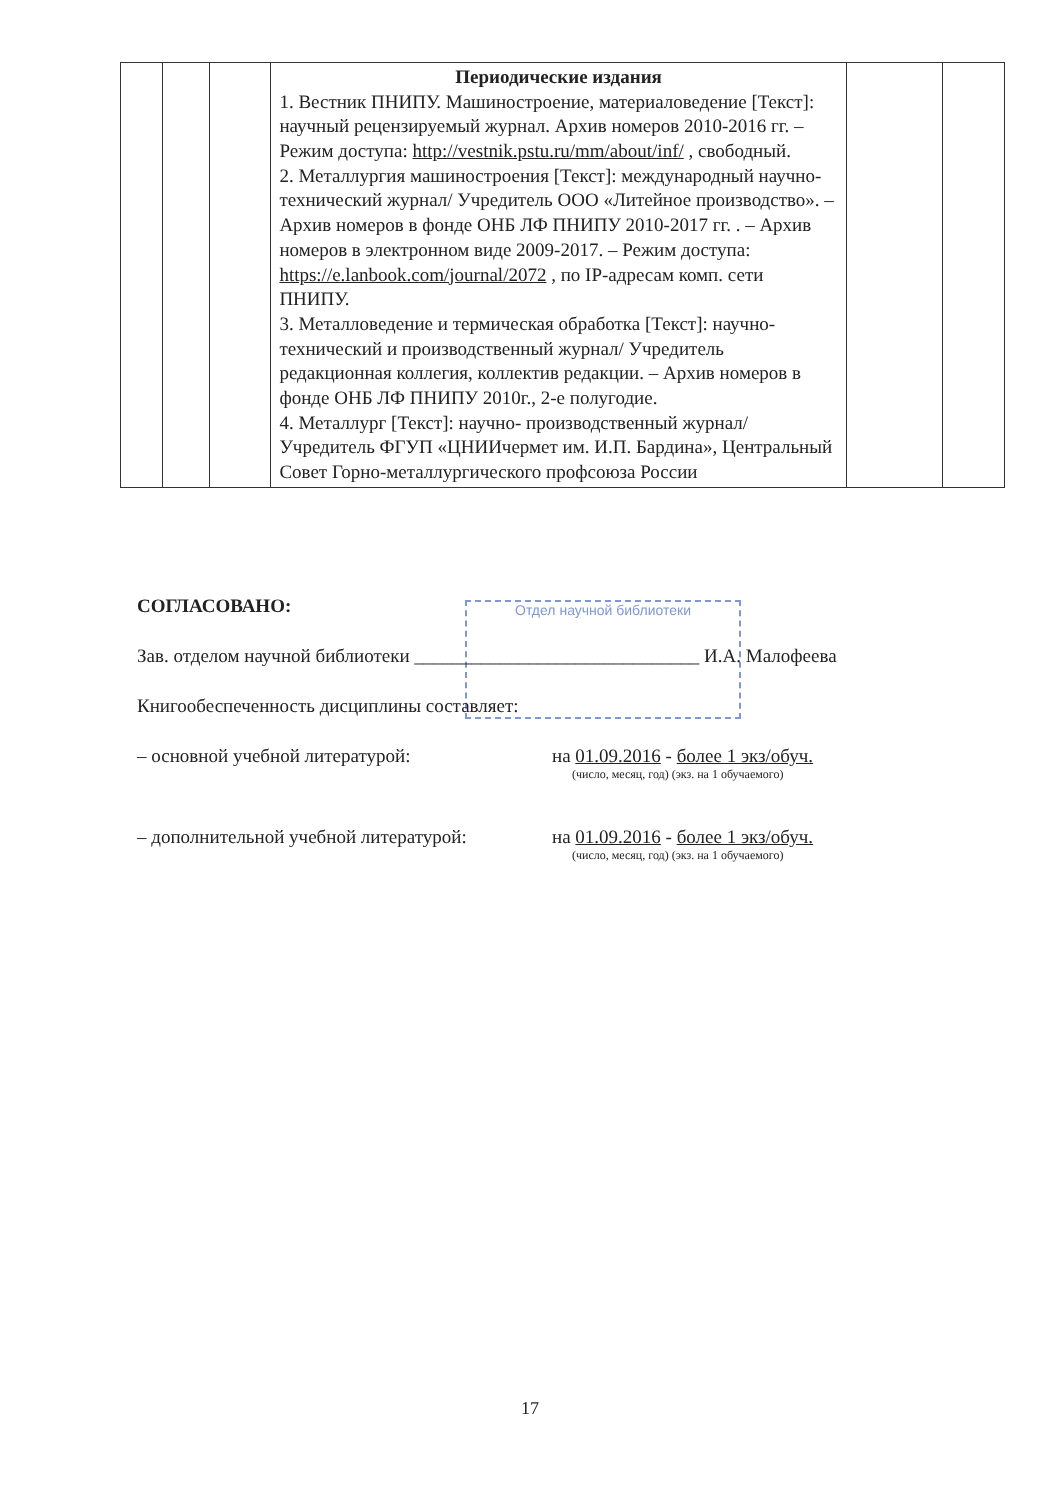| | | | Периодические издания 1. Вестник ПНИПУ. Машиностроение, материаловедение [Текст]: научный рецензируемый журнал. Архив номеров 2010-2016 гг. – Режим доступа: http://vestnik.pstu.ru/mm/about/inf/ , свободный. 2. Металлургия машиностроения [Текст]: международный научно-технический журнал/ Учредитель ООО «Литейное производство». – Архив номеров в фонде ОНБ ЛФ ПНИПУ 2010-2017 гг. . – Архив номеров в электронном виде 2009-2017. – Режим доступа: https://e.lanbook.com/journal/2072 , по IP-адресам комп. сети ПНИПУ. 3. Металловедение и термическая обработка [Текст]: научно-технический и производственный журнал/ Учредитель редакционная коллегия, коллектив редакции. – Архив номеров в фонде ОНБ ЛФ ПНИПУ 2010г., 2-е полугодие. 4. Металлург [Текст]: научно- производственный журнал/ Учредитель ФГУП «ЦНИИчермет им. И.П. Бардина», Центральный Совет Горно-металлургического профсоюза России | | |
Отдел научной библиотеки
СОГЛАСОВАНО:
Зав. отделом научной библиотеки ______________________________ И.А. Малофеева
Книгообеспеченность дисциплины составляет:
– основной учебной литературой: на 01.09.2016 - более 1 экз/обуч.
(число, месяц, год) (экз. на 1 обучаемого)
– дополнительной учебной литературой: на 01.09.2016 - более 1 экз/обуч.
(число, месяц, год) (экз. на 1 обучаемого)
17